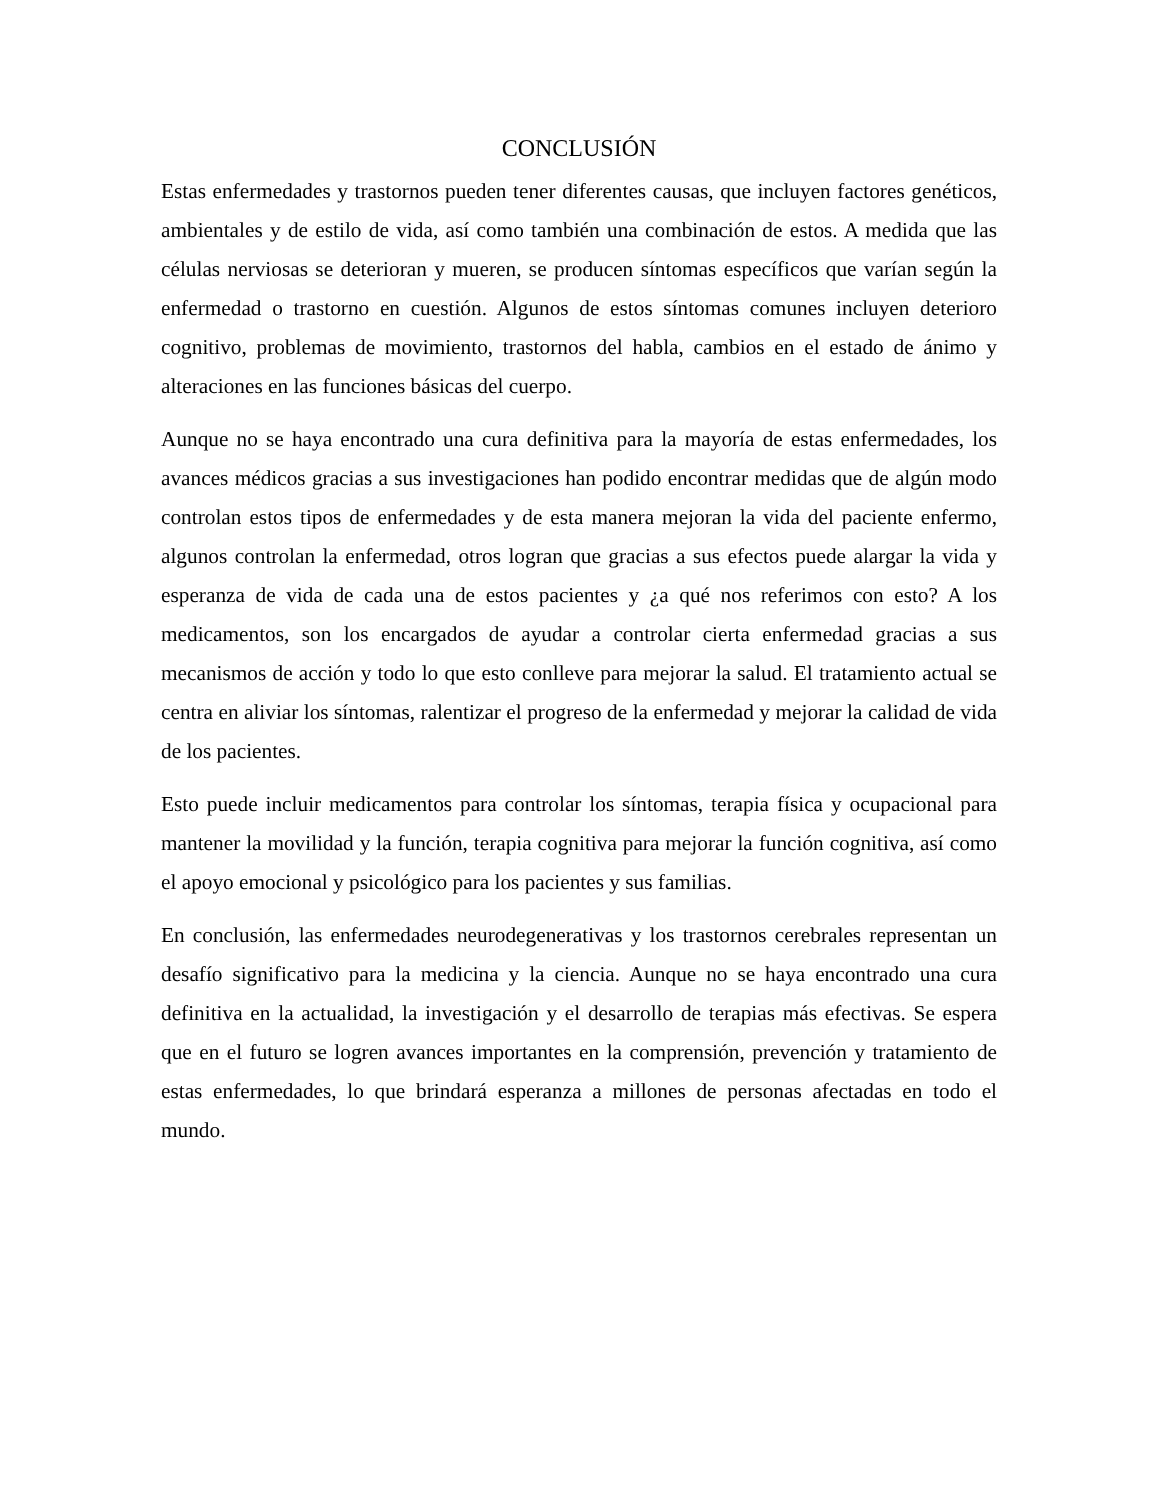CONCLUSIÓN
Estas enfermedades y trastornos pueden tener diferentes causas, que incluyen factores genéticos, ambientales y de estilo de vida, así como también una combinación de estos. A medida que las células nerviosas se deterioran y mueren, se producen síntomas específicos que varían según la enfermedad o trastorno en cuestión. Algunos de estos síntomas comunes incluyen deterioro cognitivo, problemas de movimiento, trastornos del habla, cambios en el estado de ánimo y alteraciones en las funciones básicas del cuerpo.
Aunque no se haya encontrado una cura definitiva para la mayoría de estas enfermedades, los avances médicos gracias a sus investigaciones han podido encontrar medidas que de algún modo controlan estos tipos de enfermedades y de esta manera mejoran la vida del paciente enfermo, algunos controlan la enfermedad, otros logran que gracias a sus efectos puede alargar la vida y esperanza de vida de cada una de estos pacientes y ¿a qué nos referimos con esto? A los medicamentos, son los encargados de ayudar a controlar cierta enfermedad gracias a sus mecanismos de acción y todo lo que esto conlleve para mejorar la salud. El tratamiento actual se centra en aliviar los síntomas, ralentizar el progreso de la enfermedad y mejorar la calidad de vida de los pacientes.
Esto puede incluir medicamentos para controlar los síntomas, terapia física y ocupacional para mantener la movilidad y la función, terapia cognitiva para mejorar la función cognitiva, así como el apoyo emocional y psicológico para los pacientes y sus familias.
En conclusión, las enfermedades neurodegenerativas y los trastornos cerebrales representan un desafío significativo para la medicina y la ciencia. Aunque no se haya encontrado una cura definitiva en la actualidad, la investigación y el desarrollo de terapias más efectivas. Se espera que en el futuro se logren avances importantes en la comprensión, prevención y tratamiento de estas enfermedades, lo que brindará esperanza a millones de personas afectadas en todo el mundo.